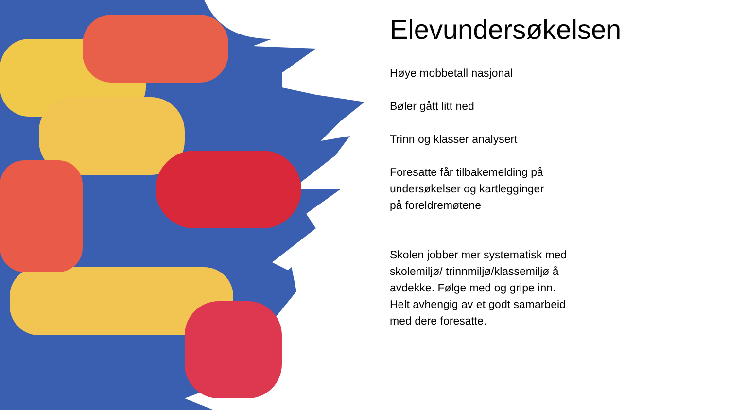Elevundersøkelsen
Høye mobbetall nasjonal
Bøler gått litt ned
Trinn og klasser analysert
Foresatte får tilbakemelding på
undersøkelser og kartlegginger
på foreldremøtene
Skolen jobber mer systematisk med
skolemiljø/ trinnmiljø/klassemiljø å
avdekke. Følge med og gripe inn.
Helt avhengig av et godt samarbeid
med dere foresatte.